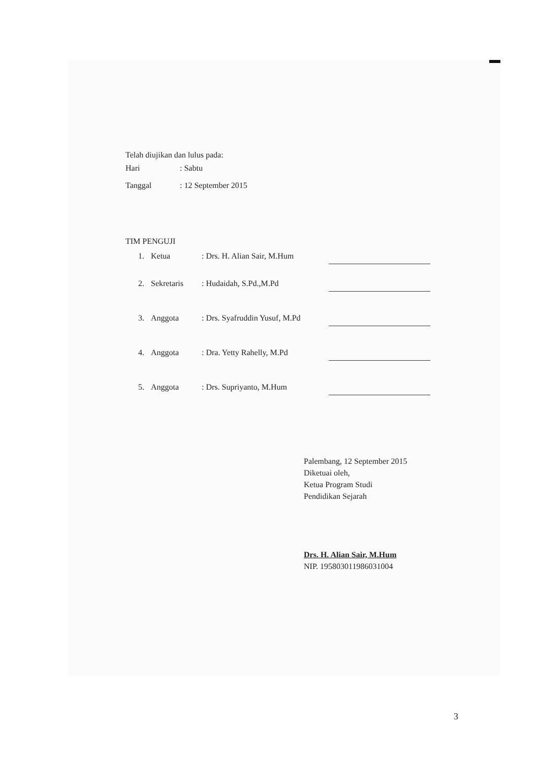Telah diujikan dan lulus pada:
Hari: Sabtu
Tanggal: 12 September 2015
TIM PENGUJI
1. Ketua: Drs. H. Alian Sair, M.Hum
2. Sekretaris: Hudaidah, S.Pd.,M.Pd
3. Anggota: Drs. Syafruddin Yusuf, M.Pd
4. Anggota: Dra. Yetty Rahelly, M.Pd
5. Anggota: Drs. Supriyanto, M.Hum
Palembang, 12 September 2015
Diketuai oleh,
Ketua Program Studi
Pendidikan Sejarah
Drs. H. Alian Sair, M.Hum
NIP. 195803011986031004
3